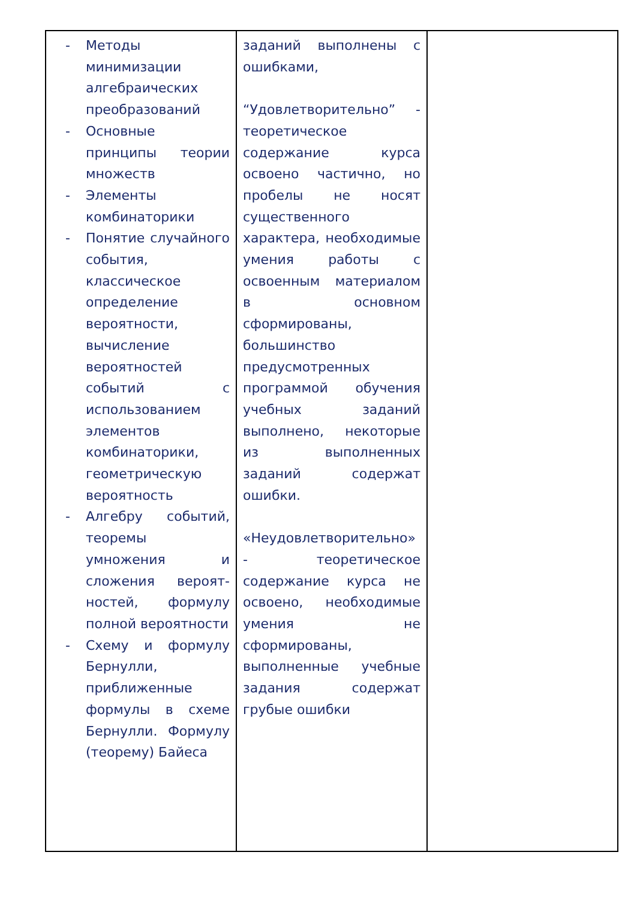| - Методы минимизации алгебраических преобразований - Основные принципы теории множеств - Элементы комбинаторики - Понятие случайного события, классическое определение вероятности, вычисление вероятностей событий с использованием элементов комбинаторики, геометрическую вероятность - Алгебру событий, теоремы умножения и сложения вероят-ностей, формулу полной вероятности - Схему и формулу Бернулли, приближенные формулы в схеме Бернулли. Формулу (теорему) Байеса | заданий выполнены с ошибками, “Удовлетворительно” - теоретическое содержание курса освоено частично, но пробелы не носят существенного характера, необходимые умения работы с освоенным материалом в основном сформированы, большинство предусмотренных программой обучения учебных заданий выполнено, некоторые из выполненных заданий содержат ошибки. «Неудовлетворительно» - теоретическое содержание курса не освоено, необходимые умения не сформированы, выполненные учебные задания содержат грубые ошибки | |